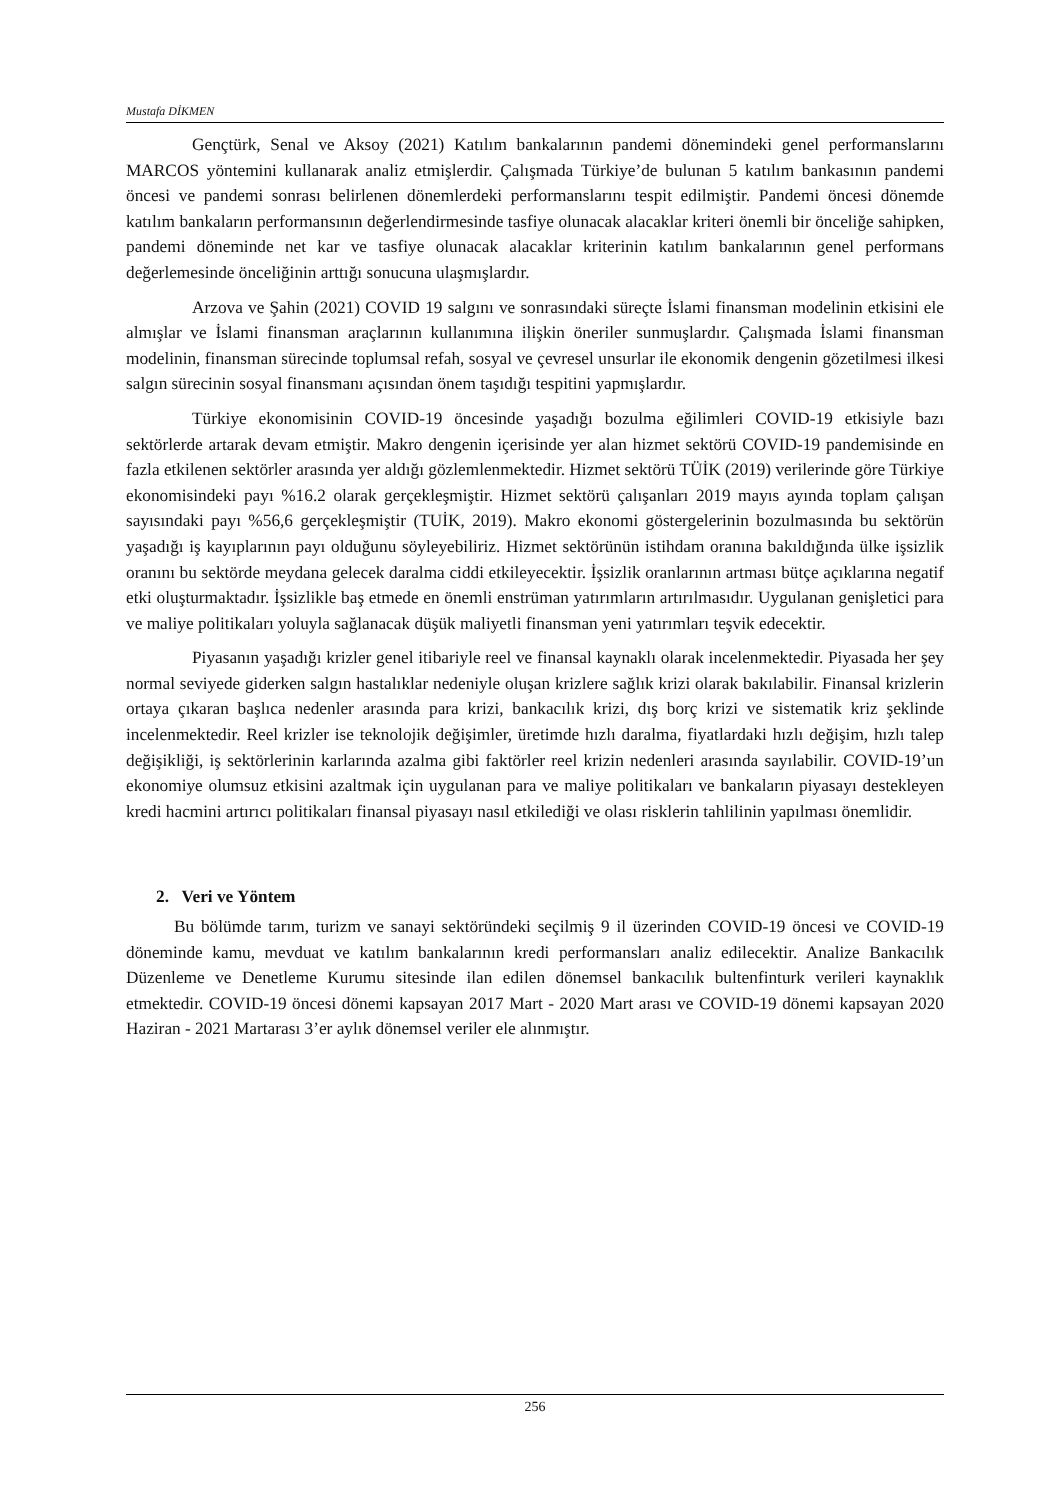Mustafa DİKMEN
Gençtürk, Senal ve Aksoy (2021) Katılım bankalarının pandemi dönemindeki genel performanslarını MARCOS yöntemini kullanarak analiz etmişlerdir. Çalışmada Türkiye’de bulunan 5 katılım bankasının pandemi öncesi ve pandemi sonrası belirlenen dönemlerdeki performanslarını tespit edilmiştir. Pandemi öncesi dönemde katılım bankaların performansının değerlendirmesinde tasfiye olunacak alacaklar kriteri önemli bir önceliğe sahipken, pandemi döneminde net kar ve tasfiye olunacak alacaklar kriterinin katılım bankalarının genel performans değerlemesinde önceliğinin arttığı sonucuna ulaşmışlardır.
Arzova ve Şahin (2021) COVID 19 salgını ve sonrasındaki süreçte İslami finansman modelinin etkisini ele almışlar ve İslami finansman araçlarının kullanımına ilişkin öneriler sunmuşlardır. Çalışmada İslami finansman modelinin, finansman sürecinde toplumsal refah, sosyal ve çevresel unsurlar ile ekonomik dengenin gözetilmesi ilkesi salgın sürecinin sosyal finansmanı açısından önem taşıdığı tespitini yapmışlardır.
Türkiye ekonomisinin COVID-19 öncesinde yaşadığı bozulma eğilimleri COVID-19 etkisiyle bazı sektörlerde artarak devam etmiştir. Makro dengenin içerisinde yer alan hizmet sektörü COVID-19 pandemisinde en fazla etkilenen sektörler arasında yer aldığı gözlemlenmektedir. Hizmet sektörü TÜİK (2019) verilerinde göre Türkiye ekonomisindeki payı %16.2 olarak gerçekleşmiştir. Hizmet sektörü çalışanları 2019 mayıs ayında toplam çalışan sayısındaki payı %56,6 gerçekleşmiştir (TUİK, 2019). Makro ekonomi göstergelerinin bozulmasında bu sektörün yaşadığı iş kayıplarının payı olduğunu söyleyebiliriz. Hizmet sektörünün istihdam oranına bakıldığında ülke işsizlik oranını bu sektörde meydana gelecek daralma ciddi etkileyecektir. İşsizlik oranlarının artması bütçe açıklarına negatif etki oluşturmaktadır. İşsizlikle baş etmede en önemli enstrüman yatırımların artırılmasıdır. Uygulanan genişletici para ve maliye politikaları yoluyla sağlanacak düşük maliyetli finansman yeni yatırımları teşvik edecektir.
Piyasanın yaşadığı krizler genel itibariyle reel ve finansal kaynaklı olarak incelenmektedir. Piyasada her şey normal seviyede giderken salgın hastalıklar nedeniyle oluşan krizlere sağlık krizi olarak bakılabilir. Finansal krizlerin ortaya çıkaran başlıca nedenler arasında para krizi, bankacılık krizi, dış borç krizi ve sistematik kriz şeklinde incelenmektedir. Reel krizler ise teknolojik değişimler, üretimde hızlı daralma, fiyatlardaki hızlı değişim, hızlı talep değişikliği, iş sektörlerinin karlarında azalma gibi faktörler reel krizin nedenleri arasında sayılabilir. COVID-19’un ekonomiye olumsuz etkisini azaltmak için uygulanan para ve maliye politikaları ve bankaların piyasayı destekleyen kredi hacmini artırıcı politikaları finansal piyasayı nasıl etkilediği ve olası risklerin tahlilinin yapılması önemlidir.
2. Veri ve Yöntem
Bu bölümde tarım, turizm ve sanayi sektöründeki seçilmiş 9 il üzerinden COVID-19 öncesi ve COVID-19 döneminde kamu, mevduat ve katılım bankalarının kredi performansları analiz edilecektir. Analize Bankacılık Düzenleme ve Denetleme Kurumu sitesinde ilan edilen dönemsel bankacılık bultenfinturk verileri kaynaklık etmektedir. COVID-19 öncesi dönemi kapsayan 2017 Mart - 2020 Mart arası ve COVID-19 dönemi kapsayan 2020 Haziran - 2021 Martarası 3’er aylık dönemsel veriler ele alınmıştır.
256